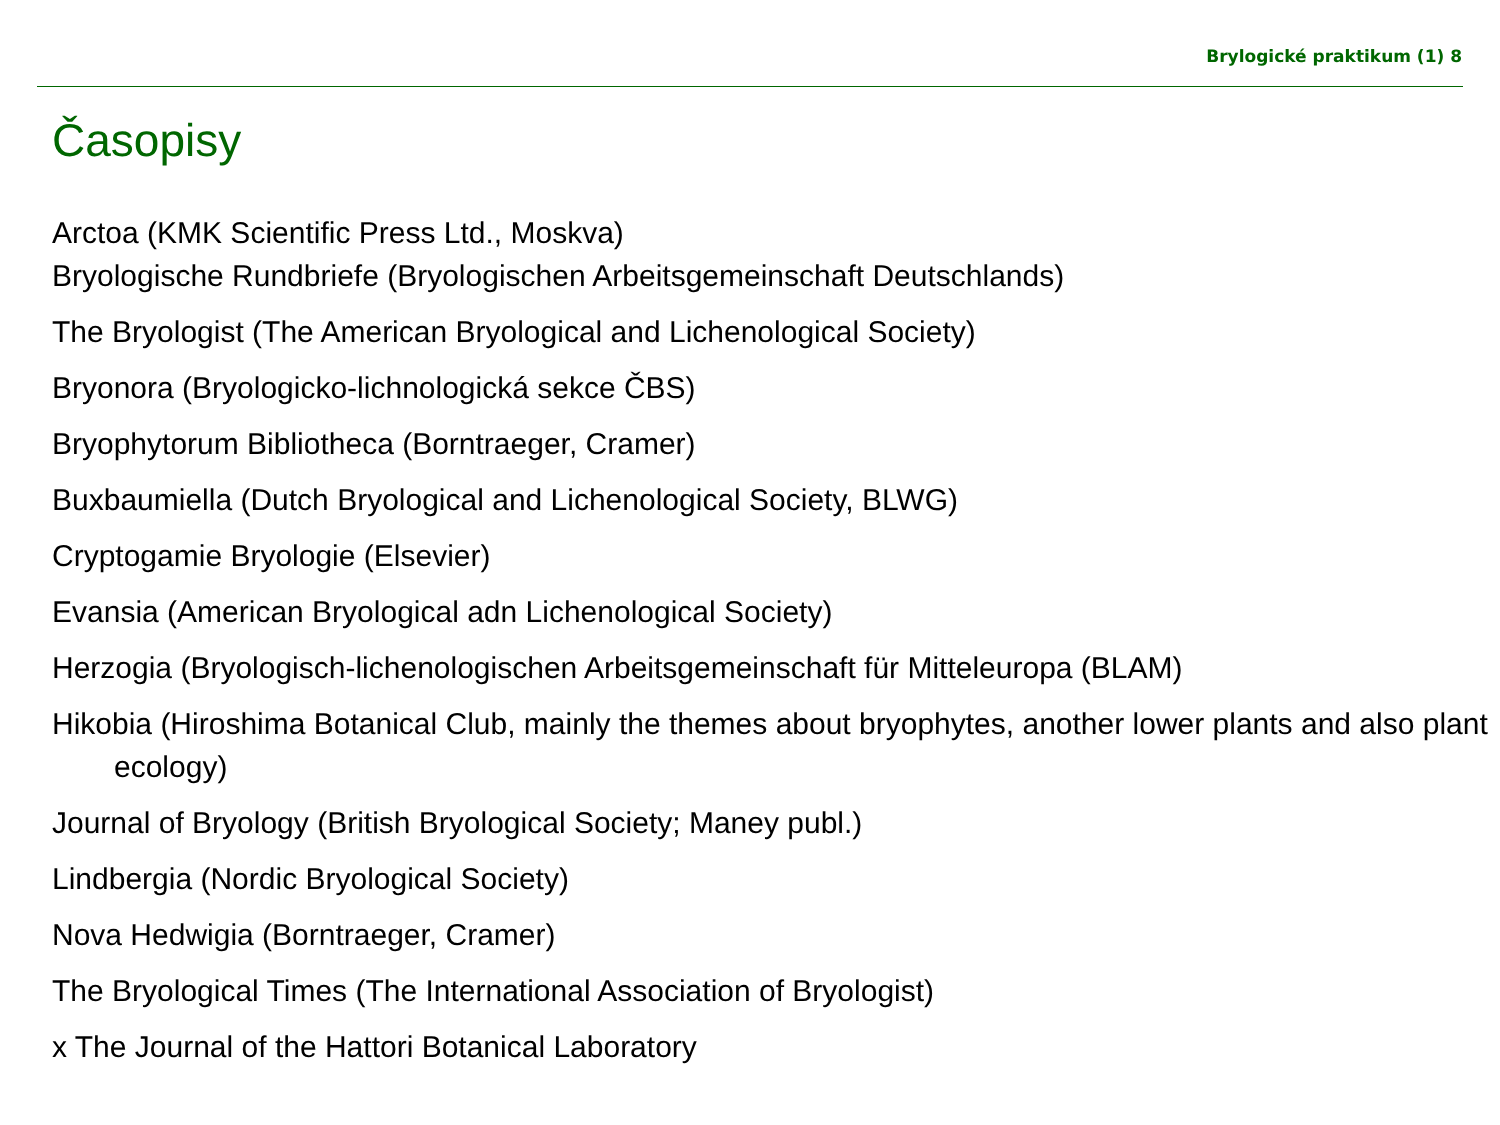Brylogické praktikum (1) 8
Časopisy
Arctoa (KMK Scientific Press Ltd., Moskva)
Bryologische Rundbriefe (Bryologischen Arbeitsgemeinschaft Deutschlands)
The Bryologist (The American Bryological and Lichenological Society)
Bryonora (Bryologicko-lichnologická sekce ČBS)
Bryophytorum Bibliotheca (Borntraeger, Cramer)
Buxbaumiella (Dutch Bryological and Lichenological Society, BLWG)
Cryptogamie Bryologie (Elsevier)
Evansia (American Bryological adn Lichenological Society)
Herzogia (Bryologisch-lichenologischen Arbeitsgemeinschaft für Mitteleuropa (BLAM)
Hikobia (Hiroshima Botanical Club, mainly the themes about bryophytes, another lower plants and also plant ecology)
Journal of Bryology (British Bryological Society; Maney publ.)
Lindbergia (Nordic Bryological Society)
Nova Hedwigia (Borntraeger, Cramer)
The Bryological Times (The International Association of Bryologist)
x The Journal of the Hattori Botanical Laboratory